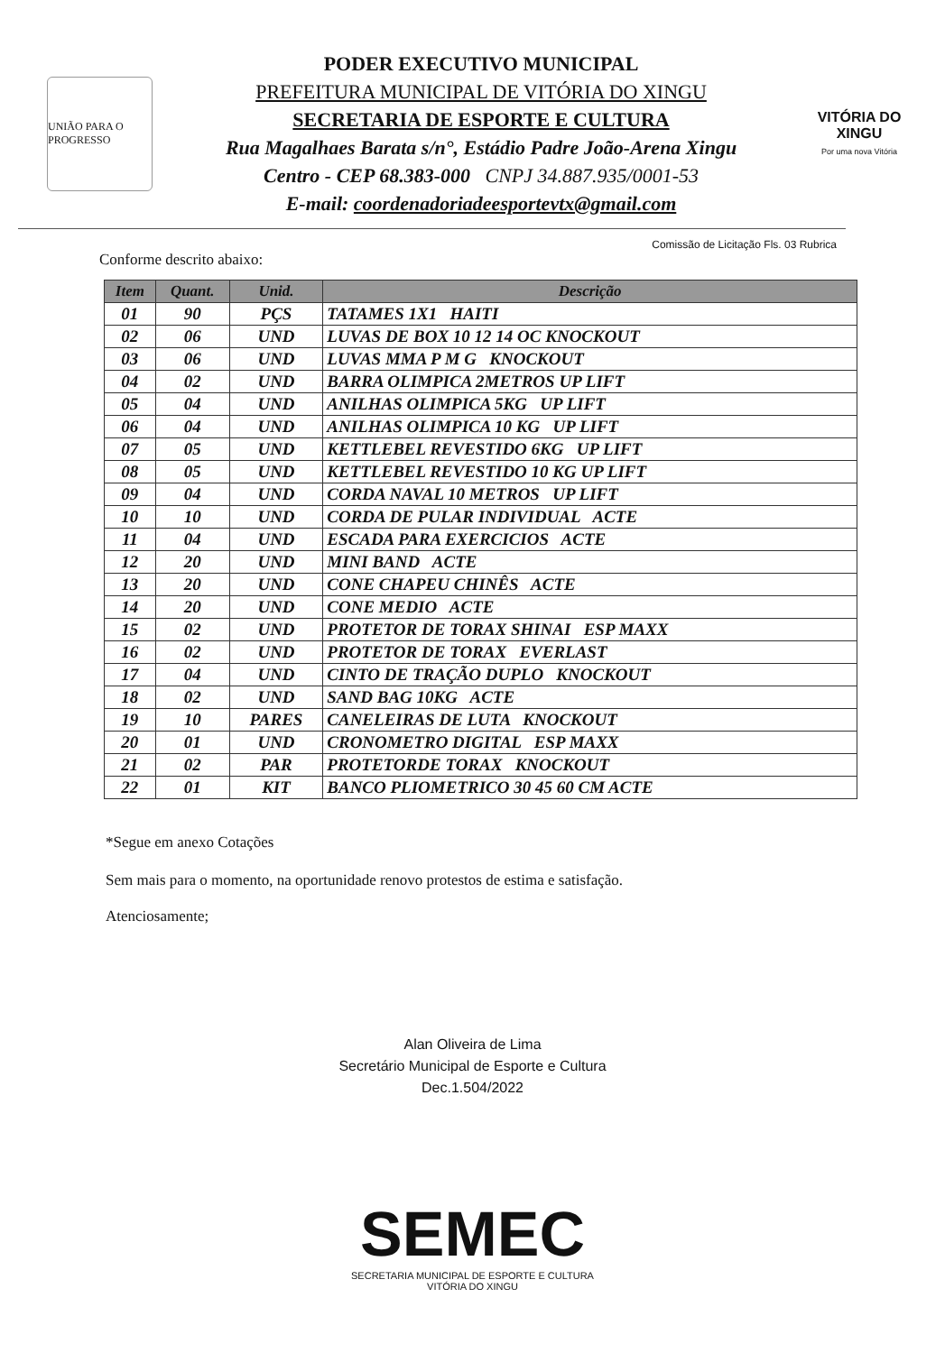UNIÃO PARA O PROGRESSO
PODER EXECUTIVO MUNICIPAL
PREFEITURA MUNICIPAL DE VITÓRIA DO XINGU
SECRETARIA DE ESPORTE E CULTURA
Rua Magalhaes Barata s/n°, Estádio Padre João-Arena Xingu
Centro - CEP 68.383-000 CNPJ 34.887.935/0001-53
E-mail: coordenadoriadeesportevtx@gmail.com
VITÓRIA DO XINGU
Por uma nova Vitória
Comissão de Licitação Fls. 03 Rubrica
Conforme descrito abaixo:
| Item | Quant. | Unid. | Descrição |
| --- | --- | --- | --- |
| 01 | 90 | PÇS | TATAMES 1X1 HAITI |
| 02 | 06 | UND | LUVAS DE BOX 10 12 14 OC KNOCKOUT |
| 03 | 06 | UND | LUVAS MMA P M G KNOCKOUT |
| 04 | 02 | UND | BARRA OLIMPICA 2METROS UP LIFT |
| 05 | 04 | UND | ANILHAS OLIMPICA 5KG UP LIFT |
| 06 | 04 | UND | ANILHAS OLIMPICA 10 KG UP LIFT |
| 07 | 05 | UND | KETTLEBEL REVESTIDO 6KG UP LIFT |
| 08 | 05 | UND | KETTLEBEL REVESTIDO 10 KG UP LIFT |
| 09 | 04 | UND | CORDA NAVAL 10 METROS UP LIFT |
| 10 | 10 | UND | CORDA DE PULAR INDIVIDUAL ACTE |
| 11 | 04 | UND | ESCADA PARA EXERCICIOS ACTE |
| 12 | 20 | UND | MINI BAND ACTE |
| 13 | 20 | UND | CONE CHAPEU CHINÊS ACTE |
| 14 | 20 | UND | CONE MEDIO ACTE |
| 15 | 02 | UND | PROTETOR DE TORAX SHINAI ESP MAXX |
| 16 | 02 | UND | PROTETOR DE TORAX EVERLAST |
| 17 | 04 | UND | CINTO DE TRAÇÃO DUPLO KNOCKOUT |
| 18 | 02 | UND | SAND BAG 10KG ACTE |
| 19 | 10 | PARES | CANELEIRAS DE LUTA KNOCKOUT |
| 20 | 01 | UND | CRONOMETRO DIGITAL ESP MAXX |
| 21 | 02 | PAR | PROTETORDE TORAX KNOCKOUT |
| 22 | 01 | KIT | BANCO PLIOMETRICO 30 45 60 CM ACTE |
*Segue em anexo Cotações
Sem mais para o momento, na oportunidade renovo protestos de estima e satisfação.
Atenciosamente;
Alan Oliveira de Lima
Secretário Municipal de Esporte e Cultura
Dec.1.504/2022
SEMEC
SECRETARIA MUNICIPAL DE ESPORTE E CULTURA
VITÓRIA DO XINGU